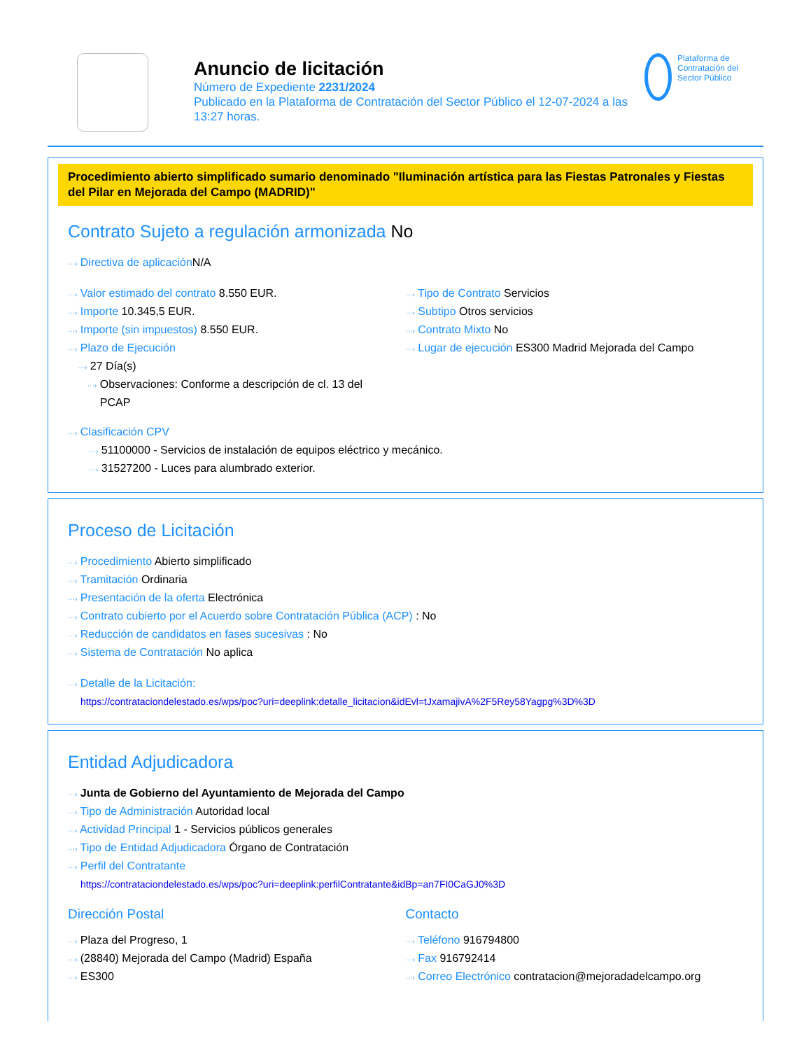Anuncio de licitación
Número de Expediente 2231/2024
Publicado en la Plataforma de Contratación del Sector Público el 12-07-2024 a las 13:27 horas.
Plataforma de Contratación del Sector Público
Procedimiento abierto simplificado sumario denominado "Iluminación artística para las Fiestas Patronales y Fiestas del Pilar en Mejorada del Campo (MADRID)"
Contrato Sujeto a regulación armonizada No
···› Directiva de aplicación N/A
···› Valor estimado del contrato 8.550 EUR.
···› Importe 10.345,5 EUR.
···› Importe (sin impuestos) 8.550 EUR.
···› Plazo de Ejecución
···› 27 Día(s)
···› Observaciones: Conforme a descripción de cl. 13 del
PCAP
···› Tipo de Contrato Servicios
···› Subtipo Otros servicios
···› Contrato Mixto No
···› Lugar de ejecución ES300 Madrid Mejorada del Campo
···› Clasificación CPV
···› 51100000 - Servicios de instalación de equipos eléctrico y mecánico.
···› 31527200 - Luces para alumbrado exterior.
Proceso de Licitación
···› Procedimiento Abierto simplificado
···› Tramitación Ordinaria
···› Presentación de la oferta Electrónica
···› Contrato cubierto por el Acuerdo sobre Contratación Pública (ACP) : No
···› Reducción de candidatos en fases sucesivas : No
···› Sistema de Contratación No aplica
···› Detalle de la Licitación:
https://contrataciondelestado.es/wps/poc?uri=deeplink:detalle_licitacion&idEvl=tJxamajivA%2F5Rey58Yagpg%3D%3D
Entidad Adjudicadora
···› Junta de Gobierno del Ayuntamiento de Mejorada del Campo
···› Tipo de Administración Autoridad local
···› Actividad Principal 1 - Servicios públicos generales
···› Tipo de Entidad Adjudicadora Órgano de Contratación
···› Perfil del Contratante
https://contrataciondelestado.es/wps/poc?uri=deeplink:perfilContratante&idBp=an7FI0CaGJ0%3D
Dirección Postal
···› Plaza del Progreso, 1
···› (28840) Mejorada del Campo (Madrid) España
···› ES300
Contacto
···› Teléfono 916794800
···› Fax 916792414
···› Correo Electrónico contratacion@mejoradadelcampo.org